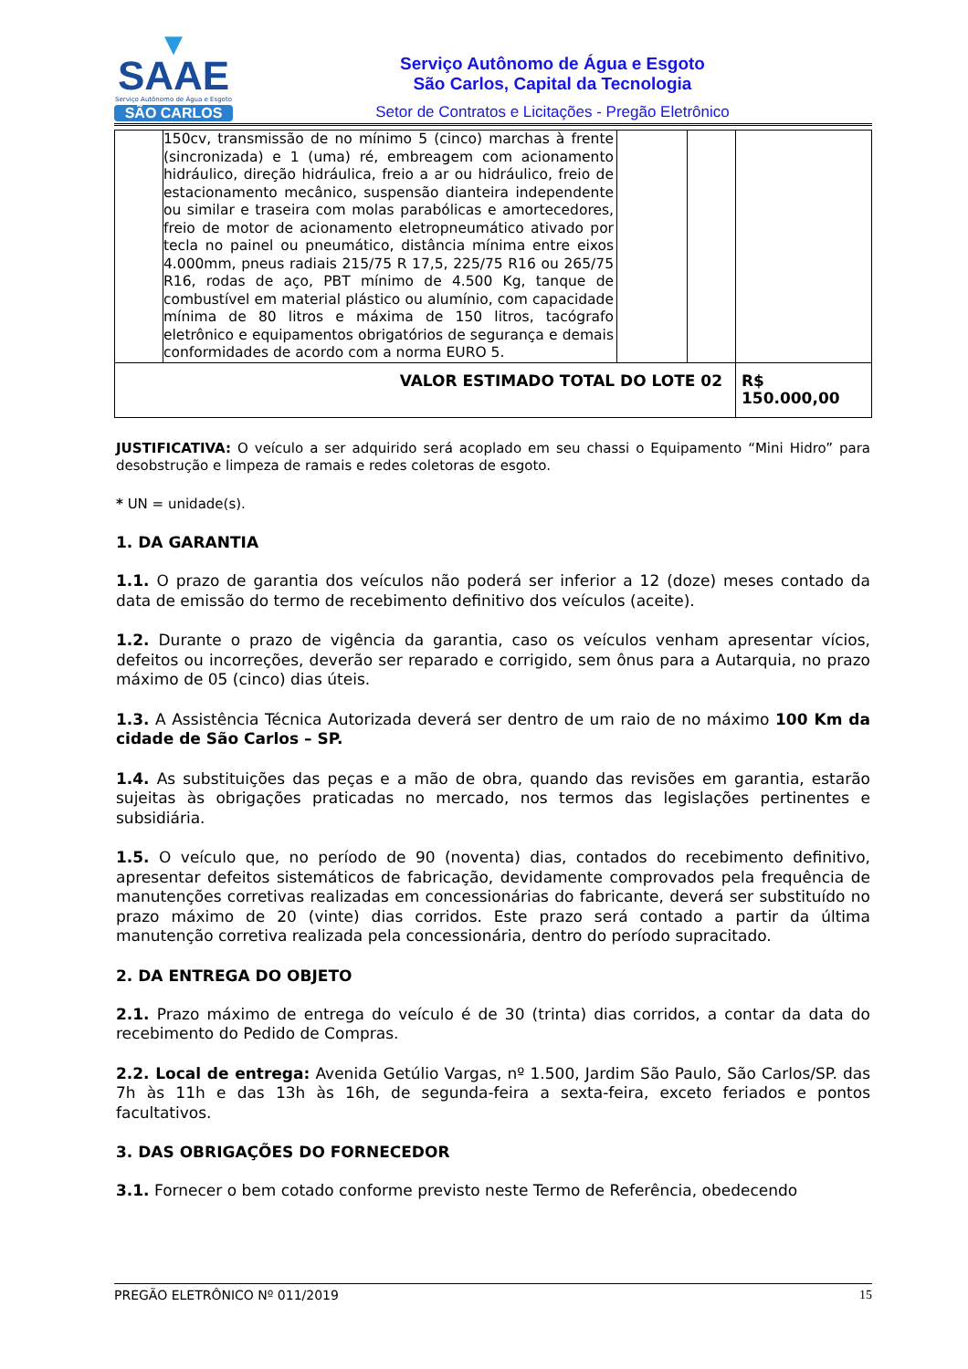▼
SAAE
Serviço Autônomo de Água e Esgoto
SÃO CARLOS
Serviço Autônomo de Água e Esgoto
São Carlos, Capital da Tecnologia
Setor de Contratos e Licitações - Pregão Eletrônico
| | 150cv, transmissão de no mínimo 5 (cinco) marchas à frente (sincronizada) e 1 (uma) ré, embreagem com acionamento hidráulico, direção hidráulica, freio a ar ou hidráulico, freio de estacionamento mecânico, suspensão dianteira independente ou similar e traseira com molas parabólicas e amortecedores, freio de motor de acionamento eletropneumático ativado por tecla no painel ou pneumático, distância mínima entre eixos 4.000mm, pneus radiais 215/75 R 17,5, 225/75 R16 ou 265/75 R16, rodas de aço, PBT mínimo de 4.500 Kg, tanque de combustível em material plástico ou alumínio, com capacidade mínima de 80 litros e máxima de 150 litros, tacógrafo eletrônico e equipamentos obrigatórios de segurança e demais conformidades de acordo com a norma EURO 5. | | | |
| VALOR ESTIMADO TOTAL DO LOTE 02 | | | | R$ 150.000,00 |
JUSTIFICATIVA: O veículo a ser adquirido será acoplado em seu chassi o Equipamento “Mini Hidro” para desobstrução e limpeza de ramais e redes coletoras de esgoto.
* UN = unidade(s).
1. DA GARANTIA
1.1. O prazo de garantia dos veículos não poderá ser inferior a 12 (doze) meses contado da data de emissão do termo de recebimento definitivo dos veículos (aceite).
1.2. Durante o prazo de vigência da garantia, caso os veículos venham apresentar vícios, defeitos ou incorreções, deverão ser reparado e corrigido, sem ônus para a Autarquia, no prazo máximo de 05 (cinco) dias úteis.
1.3. A Assistência Técnica Autorizada deverá ser dentro de um raio de no máximo 100 Km da cidade de São Carlos – SP.
1.4. As substituições das peças e a mão de obra, quando das revisões em garantia, estarão sujeitas às obrigações praticadas no mercado, nos termos das legislações pertinentes e subsidiária.
1.5. O veículo que, no período de 90 (noventa) dias, contados do recebimento definitivo, apresentar defeitos sistemáticos de fabricação, devidamente comprovados pela frequência de manutenções corretivas realizadas em concessionárias do fabricante, deverá ser substituído no prazo máximo de 20 (vinte) dias corridos. Este prazo será contado a partir da última manutenção corretiva realizada pela concessionária, dentro do período supracitado.
2. DA ENTREGA DO OBJETO
2.1. Prazo máximo de entrega do veículo é de 30 (trinta) dias corridos, a contar da data do recebimento do Pedido de Compras.
2.2. Local de entrega: Avenida Getúlio Vargas, nº 1.500, Jardim São Paulo, São Carlos/SP. das 7h às 11h e das 13h às 16h, de segunda-feira a sexta-feira, exceto feriados e pontos facultativos.
3. DAS OBRIGAÇÕES DO FORNECEDOR
3.1. Fornecer o bem cotado conforme previsto neste Termo de Referência, obedecendo
PREGÃO ELETRÔNICO Nº 011/2019 15